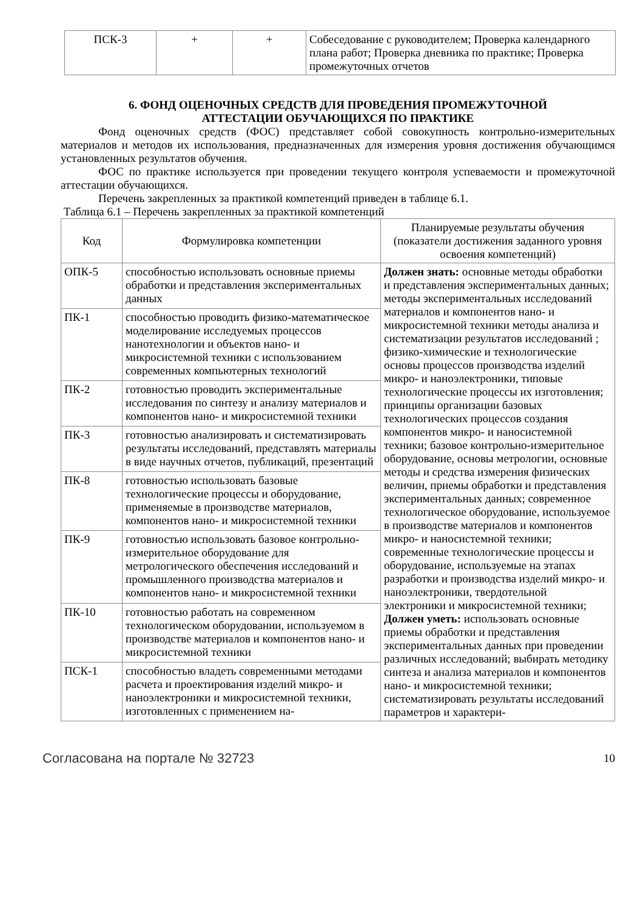| ПСК-3 | + | + | Собеседование с руководителем; Проверка календарного плана работ; Проверка дневника по практике; Проверка промежуточных отчетов |
6. ФОНД ОЦЕНОЧНЫХ СРЕДСТВ ДЛЯ ПРОВЕДЕНИЯ ПРОМЕЖУТОЧНОЙ
АТТЕСТАЦИИ ОБУЧАЮЩИХСЯ ПО ПРАКТИКЕ
Фонд оценочных средств (ФОС) представляет собой совокупность контрольно-измерительных материалов и методов их использования, предназначенных для измерения уровня достижения обучающимся установленных результатов обучения.
ФОС по практике используется при проведении текущего контроля успеваемости и промежуточной аттестации обучающихся.
Перечень закрепленных за практикой компетенций приведен в таблице 6.1.
Таблица 6.1 – Перечень закрепленных за практикой компетенций
| Код | Формулировка компетенции | Планируемые результаты обучения (показатели достижения заданного уровня освоения компетенций) |
| --- | --- | --- |
| ОПК-5 | способностью использовать основные приемы обработки и представления экспериментальных данных | Должен знать: основные методы обработки и представления экспериментальных данных; методы экспериментальных исследований материалов и компонентов нано- и микросистемной техники методы анализа и систематизации результатов исследований ; физико-химические и технологические основы процессов производства изделий микро- и наноэлектроники, типовые технологические процессы их изготовления; принципы организации базовых технологических процессов создания компонентов микро- и наносистемной техники; базовое контрольно-измерительное оборудование, основы метрологии, основные методы и средства измерения физических величин, приемы обработки и представления экспериментальных данных; современное технологическое оборудование, используемое в производстве материалов и компонентов микро- и наносистемной техники; современные технологические процессы и оборудование, используемые на этапах разработки и производства изделий микро- и наноэлектроники, твердотельной электроники и микросистемной техники; Должен уметь: использовать основные приемы обработки и представления экспериментальных данных при проведении различных исследований; выбирать методику синтеза и анализа материалов и компонентов нано- и микросистемной техники; систематизировать результаты исследований параметров и характери- |
| ПК-1 | способностью проводить физико-математическое моделирование исследуемых процессов нанотехнологии и объектов нано- и микросистемной техники с использованием современных компьютерных технологий | |
| ПК-2 | готовностью проводить экспериментальные исследования по синтезу и анализу материалов и компонентов нано- и микросистемной техники | |
| ПК-3 | готовностью анализировать и систематизировать результаты исследований, представлять материалы в виде научных отчетов, публикаций, презентаций | |
| ПК-8 | готовностью использовать базовые технологические процессы и оборудование, применяемые в производстве материалов, компонентов нано- и микросистемной техники | |
| ПК-9 | готовностью использовать базовое контрольно-измерительное оборудование для метрологического обеспечения исследований и промышленного производства материалов и компонентов нано- и микросистемной техники | |
| ПК-10 | готовностью работать на современном технологическом оборудовании, используемом в производстве материалов и компонентов нано- и микросистемной техники | |
| ПСК-1 | способностью владеть современными методами расчета и проектирования изделий микро- и наноэлектроники и микросистемной техники, изготовленных с применением на- | |
Согласована на портале № 32723 10